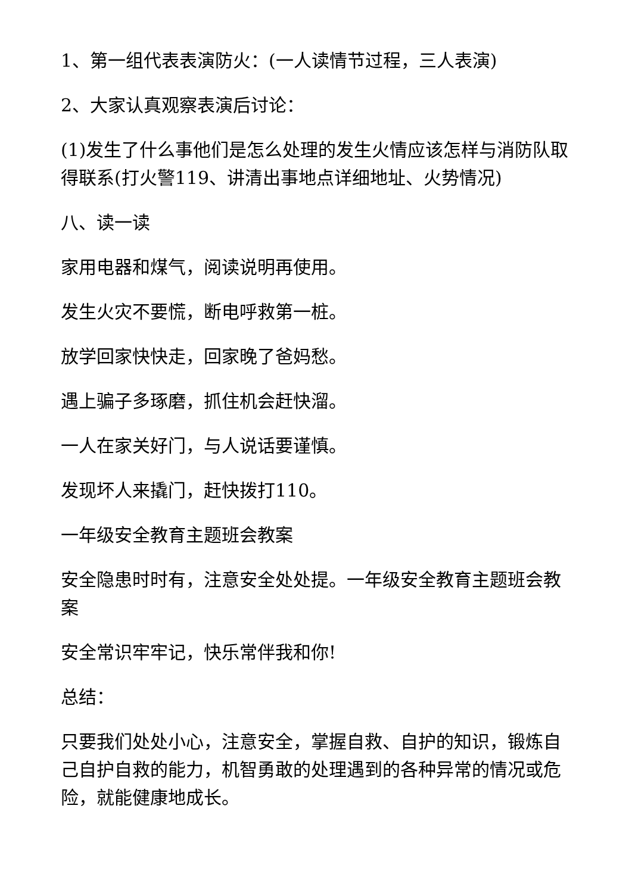1、第一组代表表演防火：(一人读情节过程，三人表演)
2、大家认真观察表演后讨论：
(1)发生了什么事他们是怎么处理的发生火情应该怎样与消防队取得联系(打火警119、讲清出事地点详细地址、火势情况)
八、读一读
家用电器和煤气，阅读说明再使用。
发生火灾不要慌，断电呼救第一桩。
放学回家快快走，回家晚了爸妈愁。
遇上骗子多琢磨，抓住机会赶快溜。
一人在家关好门，与人说话要谨慎。
发现坏人来撬门，赶快拨打110。
一年级安全教育主题班会教案
安全隐患时时有，注意安全处处提。一年级安全教育主题班会教案
安全常识牢牢记，快乐常伴我和你!
总结：
只要我们处处小心，注意安全，掌握自救、自护的知识，锻炼自己自护自救的能力，机智勇敢的处理遇到的各种异常的情况或危险，就能健康地成长。